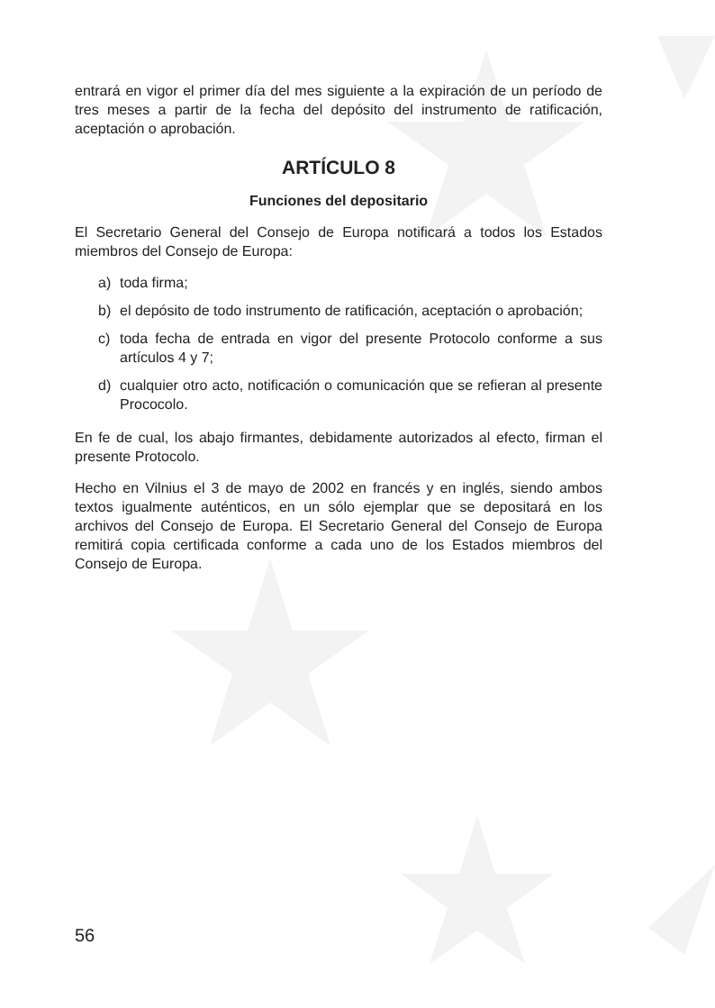entrará en vigor el primer día del mes siguiente a la expiración de un período de tres meses a partir de la fecha del depósito del instrumento de ratificación, aceptación o aprobación.
ARTÍCULO 8
Funciones del depositario
El Secretario General del Consejo de Europa notificará a todos los Estados miembros del Consejo de Europa:
a) toda firma;
b) el depósito de todo instrumento de ratificación, aceptación o aprobación;
c) toda fecha de entrada en vigor del presente Protocolo conforme a sus artículos 4 y 7;
d) cualquier otro acto, notificación o comunicación que se refieran al presente Prococolo.
En fe de cual, los abajo firmantes, debidamente autorizados al efecto, firman el presente Protocolo.
Hecho en Vilnius el 3 de mayo de 2002 en francés y en inglés, siendo ambos textos igualmente auténticos, en un sólo ejemplar que se depositará en los archivos del Consejo de Europa. El Secretario General del Consejo de Europa remitirá copia certificada conforme a cada uno de los Estados miembros del Consejo de Europa.
56